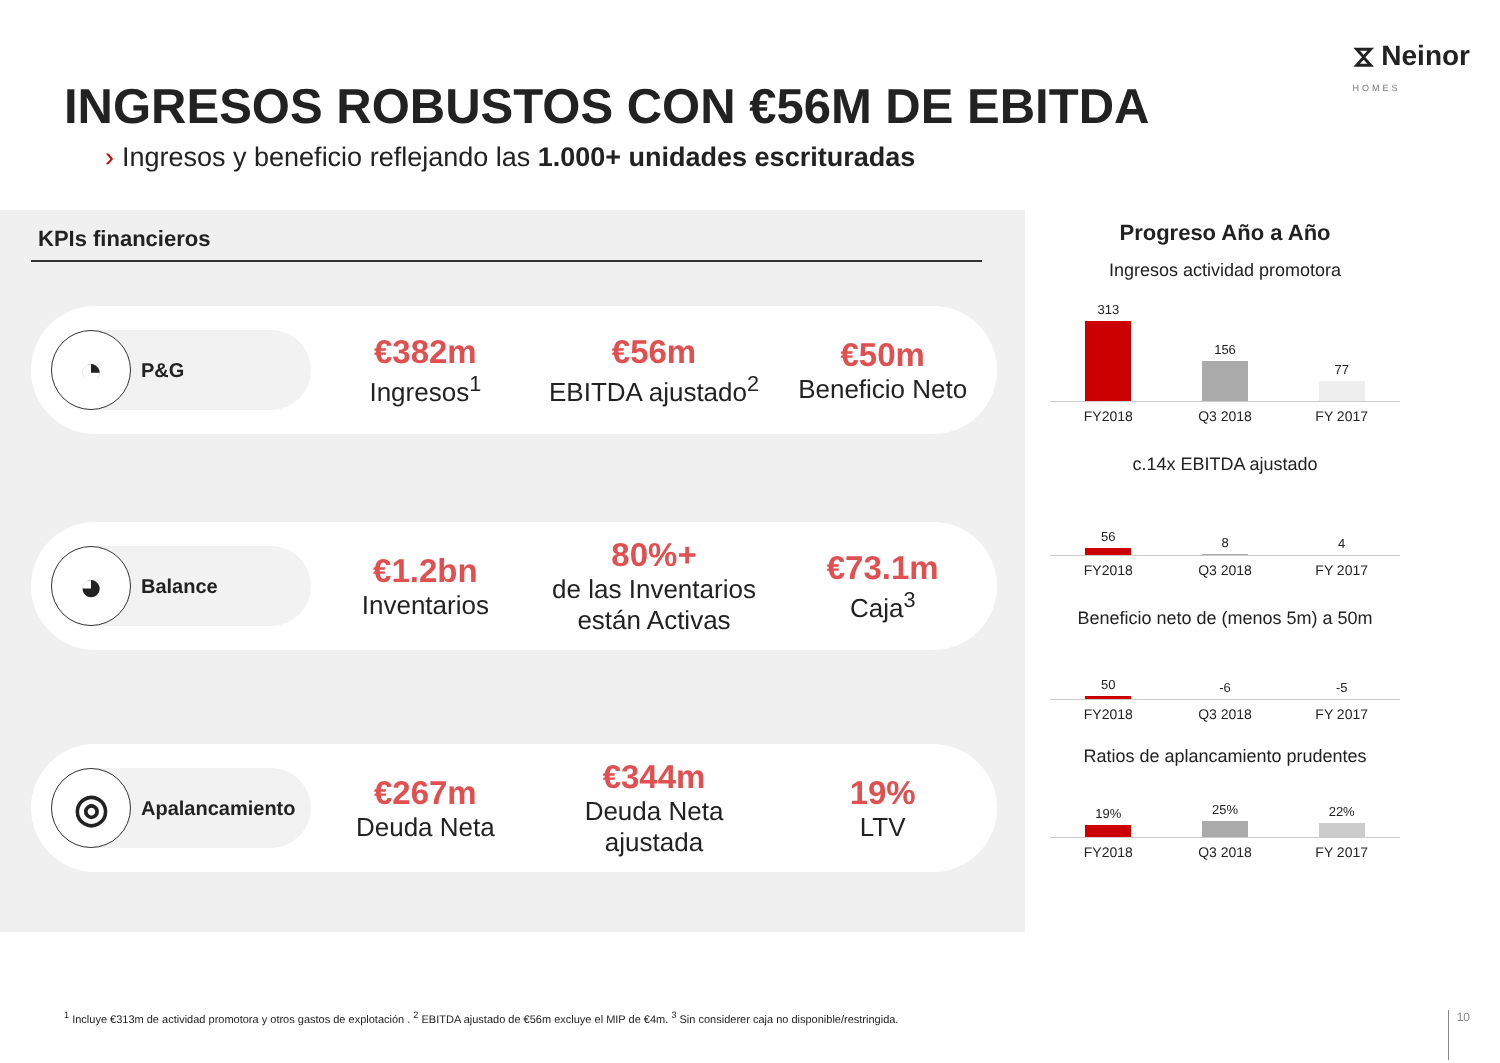⧖ Neinor
HOMES
INGRESOS ROBUSTOS CON €56M DE EBITDA
› Ingresos y beneficio reflejando las 1.000+ unidades escrituradas
KPIs financieros
◔
P&G
€382m
Ingresos<sup>1</sup>
€56m
EBITDA ajustado<sup>2</sup>
€50m
Beneficio Neto
◕
Balance
€1.2bn
Inventarios
80%+
de las Inventarios están Activas
€73.1m
Caja<sup>3</sup>
◎
Apalancamiento
€267m
Deuda Neta
€344m
Deuda Neta ajustada
19%
LTV
Progreso Año a Año
Ingresos actividad promotora
313
156
77
FY2018 Q3 2018 FY 2017
c.14x EBITDA ajustado
56
8
4
FY2018 Q3 2018 FY 2017
Beneficio neto de (menos 5m) a 50m
50
-6
-5
FY2018 Q3 2018 FY 2017
Ratios de aplancamiento prudentes
19%
25%
22%
FY2018 Q3 2018 FY 2017
<sup>1</sup> Incluye €313m de actividad promotora y otros gastos de explotación . <sup>2</sup> EBITDA ajustado de €56m excluye el MIP de €4m. <sup>3</sup> Sin considerer caja no disponible/restringida.
10